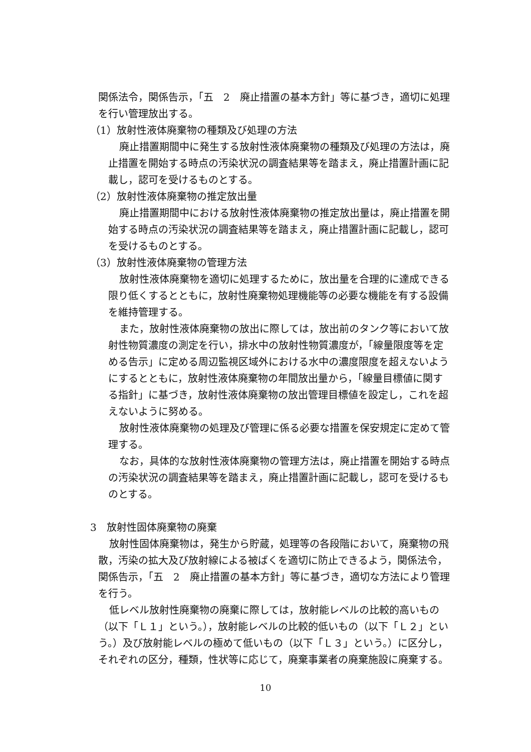関係法令，関係告示，「五　2　廃止措置の基本方針」等に基づき，適切に処理を行い管理放出する。
（1）放射性液体廃棄物の種類及び処理の方法
廃止措置期間中に発生する放射性液体廃棄物の種類及び処理の方法は，廃止措置を開始する時点の汚染状況の調査結果等を踏まえ，廃止措置計画に記載し，認可を受けるものとする。
（2）放射性液体廃棄物の推定放出量
廃止措置期間中における放射性液体廃棄物の推定放出量は，廃止措置を開始する時点の汚染状況の調査結果等を踏まえ，廃止措置計画に記載し，認可を受けるものとする。
（3）放射性液体廃棄物の管理方法
放射性液体廃棄物を適切に処理するために，放出量を合理的に達成できる限り低くするとともに，放射性廃棄物処理機能等の必要な機能を有する設備を維持管理する。
また，放射性液体廃棄物の放出に際しては，放出前のタンク等において放射性物質濃度の測定を行い，排水中の放射性物質濃度が，「線量限度等を定める告示」に定める周辺監視区域外における水中の濃度限度を超えないようにするとともに，放射性液体廃棄物の年間放出量から，「線量目標値に関する指針」に基づき，放射性液体廃棄物の放出管理目標値を設定し，これを超えないように努める。
放射性液体廃棄物の処理及び管理に係る必要な措置を保安規定に定めて管理する。
なお，具体的な放射性液体廃棄物の管理方法は，廃止措置を開始する時点の汚染状況の調査結果等を踏まえ，廃止措置計画に記載し，認可を受けるものとする。
3　放射性固体廃棄物の廃棄
放射性固体廃棄物は，発生から貯蔵，処理等の各段階において，廃棄物の飛散，汚染の拡大及び放射線による被ばくを適切に防止できるよう，関係法令，関係告示，「五　2　廃止措置の基本方針」等に基づき，適切な方法により管理を行う。
低レベル放射性廃棄物の廃棄に際しては，放射能レベルの比較的高いもの（以下「Ｌ１」という。），放射能レベルの比較的低いもの（以下「Ｌ２」という。）及び放射能レベルの極めて低いもの（以下「Ｌ３」という。）に区分し，それぞれの区分，種類，性状等に応じて，廃棄事業者の廃棄施設に廃棄する。
10